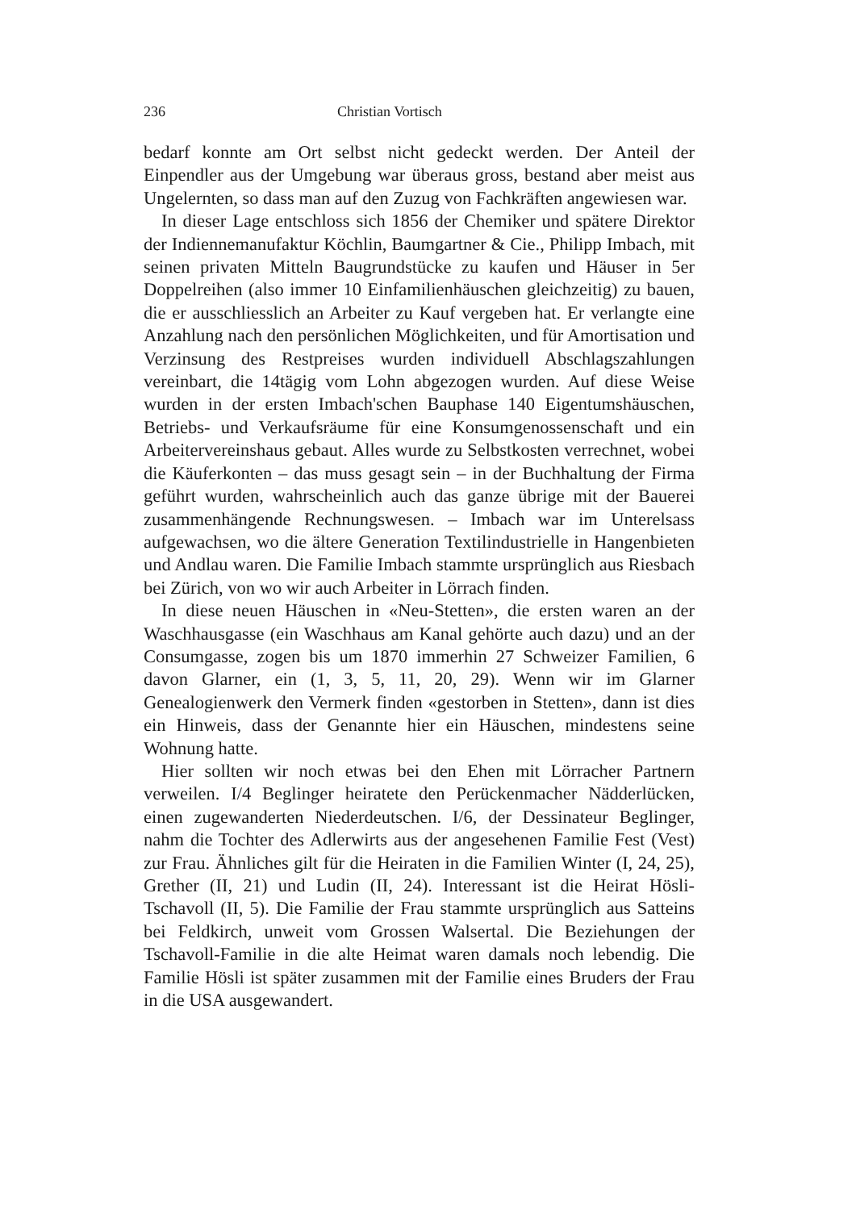236 Christian Vortisch
bedarf konnte am Ort selbst nicht gedeckt werden. Der Anteil der Einpendler aus der Umgebung war überaus gross, bestand aber meist aus Ungelernten, so dass man auf den Zuzug von Fachkräften angewiesen war.
In dieser Lage entschloss sich 1856 der Chemiker und spätere Direktor der Indiennemanufaktur Köchlin, Baumgartner & Cie., Philipp Imbach, mit seinen privaten Mitteln Baugrundstücke zu kaufen und Häuser in 5er Doppelreihen (also immer 10 Einfamilienhäuschen gleichzeitig) zu bauen, die er ausschliesslich an Arbeiter zu Kauf vergeben hat. Er verlangte eine Anzahlung nach den persönlichen Möglichkeiten, und für Amortisation und Verzinsung des Restpreises wurden individuell Abschlagszahlungen vereinbart, die 14tägig vom Lohn abgezogen wurden. Auf diese Weise wurden in der ersten Imbach'schen Bauphase 140 Eigentumshäuschen, Betriebs- und Verkaufsräume für eine Konsumgenossenschaft und ein Arbeitervereinshaus gebaut. Alles wurde zu Selbstkosten verrechnet, wobei die Käuferkonten – das muss gesagt sein – in der Buchhaltung der Firma geführt wurden, wahrscheinlich auch das ganze übrige mit der Bauerei zusammenhängende Rechnungswesen. – Imbach war im Unterelsass aufgewachsen, wo die ältere Generation Textilindustrielle in Hangenbieten und Andlau waren. Die Familie Imbach stammte ursprünglich aus Riesbach bei Zürich, von wo wir auch Arbeiter in Lörrach finden.
In diese neuen Häuschen in «Neu-Stetten», die ersten waren an der Waschhausgasse (ein Waschhaus am Kanal gehörte auch dazu) und an der Consumgasse, zogen bis um 1870 immerhin 27 Schweizer Familien, 6 davon Glarner, ein (1, 3, 5, 11, 20, 29). Wenn wir im Glarner Genealogienwerk den Vermerk finden «gestorben in Stetten», dann ist dies ein Hinweis, dass der Genannte hier ein Häuschen, mindestens seine Wohnung hatte.
Hier sollten wir noch etwas bei den Ehen mit Lörracher Partnern verweilen. I/4 Beglinger heiratete den Perückenmacher Nädderlücken, einen zugewanderten Niederdeutschen. I/6, der Dessinateur Beglinger, nahm die Tochter des Adlerwirts aus der angesehenen Familie Fest (Vest) zur Frau. Ähnliches gilt für die Heiraten in die Familien Winter (I, 24, 25), Grether (II, 21) und Ludin (II, 24). Interessant ist die Heirat Hösli-Tschavoll (II, 5). Die Familie der Frau stammte ursprünglich aus Satteins bei Feldkirch, unweit vom Grossen Walsertal. Die Beziehungen der Tschavoll-Familie in die alte Heimat waren damals noch lebendig. Die Familie Hösli ist später zusammen mit der Familie eines Bruders der Frau in die USA ausgewandert.